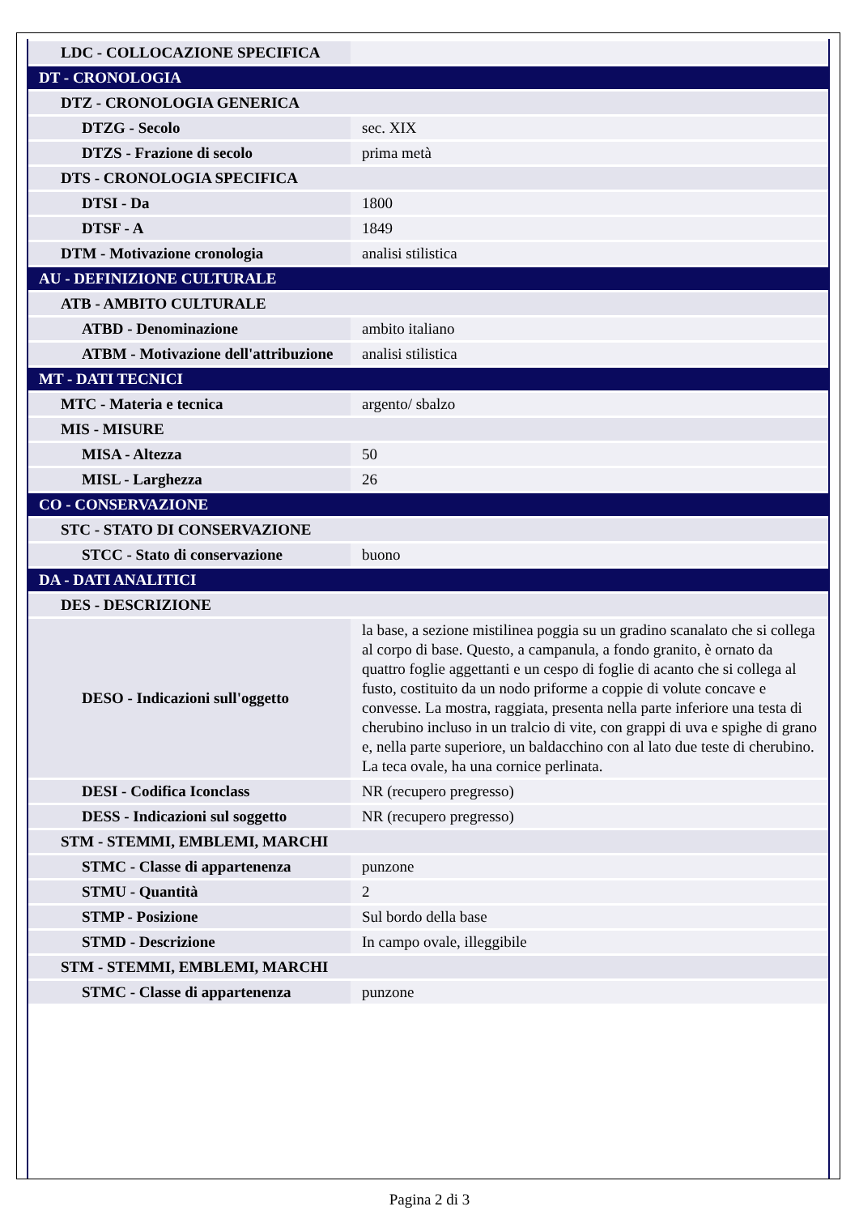| LDC - COLLOCAZIONE SPECIFICA | |
| DT - CRONOLOGIA | |
| DTZ - CRONOLOGIA GENERICA | |
| DTZG - Secolo | sec. XIX |
| DTZS - Frazione di secolo | prima metà |
| DTS - CRONOLOGIA SPECIFICA | |
| DTSI - Da | 1800 |
| DTSF - A | 1849 |
| DTM - Motivazione cronologia | analisi stilistica |
| AU - DEFINIZIONE CULTURALE | |
| ATB - AMBITO CULTURALE | |
| ATBD - Denominazione | ambito italiano |
| ATBM - Motivazione dell'attribuzione | analisi stilistica |
| MT - DATI TECNICI | |
| MTC - Materia e tecnica | argento/ sbalzo |
| MIS - MISURE | |
| MISA - Altezza | 50 |
| MISL - Larghezza | 26 |
| CO - CONSERVAZIONE | |
| STC - STATO DI CONSERVAZIONE | |
| STCC - Stato di conservazione | buono |
| DA - DATI ANALITICI | |
| DES - DESCRIZIONE | |
| DESO - Indicazioni sull'oggetto | la base, a sezione mistilinea poggia su un gradino scanalato che si collega al corpo di base. Questo, a campanula, a fondo granito, è ornato da quattro foglie aggettanti e un cespo di foglie di acanto che si collega al fusto, costituito da un nodo priforme a coppie di volute concave e convesse. La mostra, raggiata, presenta nella parte inferiore una testa di cherubino incluso in un tralcio di vite, con grappi di uva e spighe di grano e, nella parte superiore, un baldacchino con al lato due teste di cherubino. La teca ovale, ha una cornice perlinata. |
| DESI - Codifica Iconclass | NR (recupero pregresso) |
| DESS - Indicazioni sul soggetto | NR (recupero pregresso) |
| STM - STEMMI, EMBLEMI, MARCHI | |
| STMC - Classe di appartenenza | punzone |
| STMU - Quantità | 2 |
| STMP - Posizione | Sul bordo della base |
| STMD - Descrizione | In campo ovale, illeggibile |
| STM - STEMMI, EMBLEMI, MARCHI | |
| STMC - Classe di appartenenza | punzone |
Pagina 2 di 3